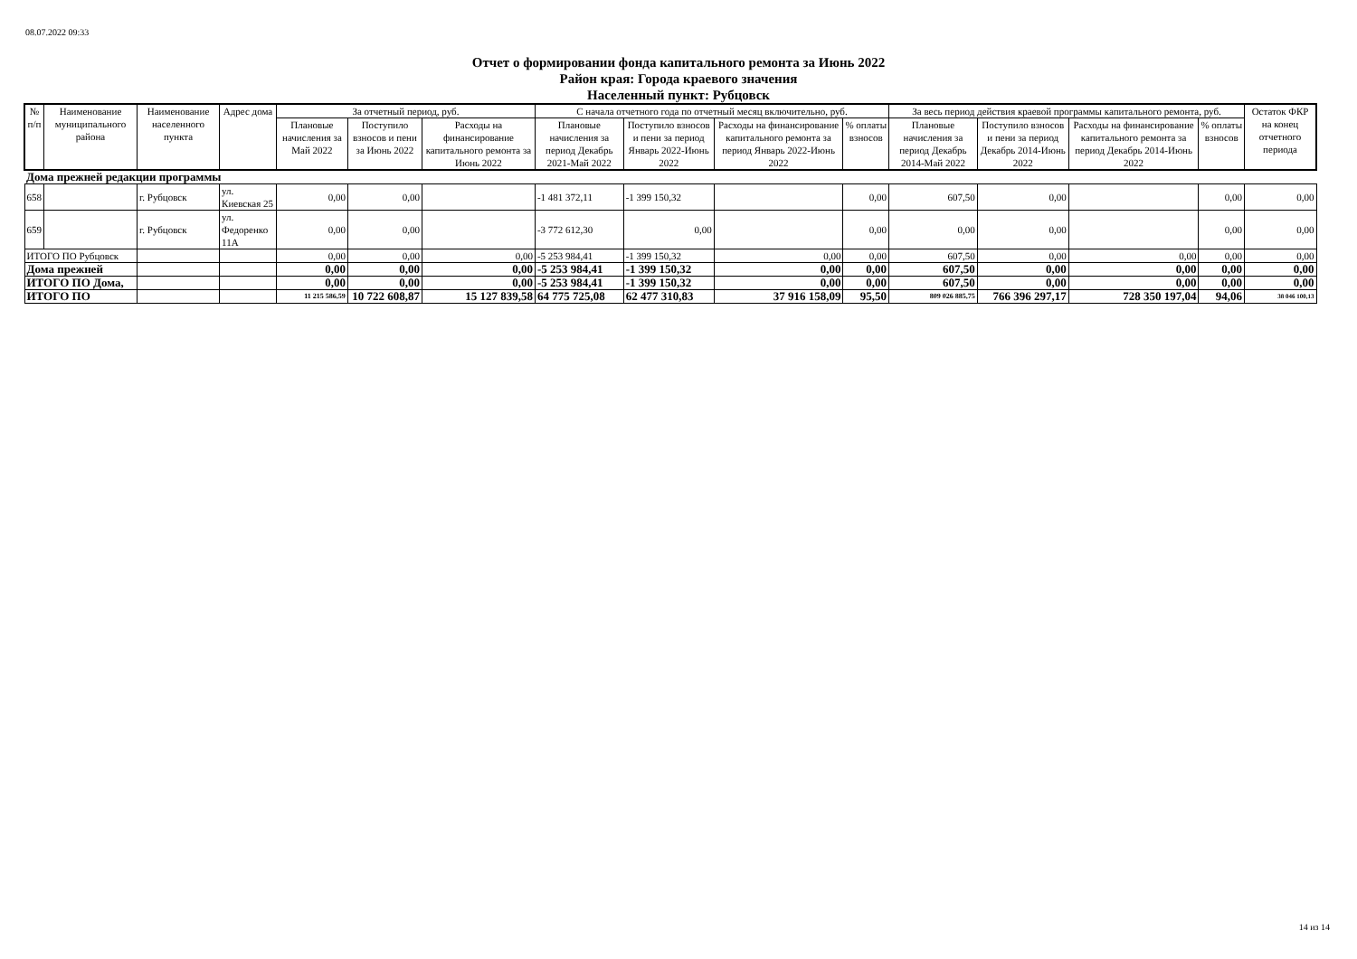08.07.2022 09:33
Отчет о формировании фонда капитального ремонта за Июнь 2022
Район края: Города краевого значения
Населенный пункт: Рубцовск
| № п/п | Наименование муниципального района | Наименование населенного пункта | Адрес дома | За отчетный период, руб. | | | С начала отчетного года по отчетный месяц включительно, руб. | | | | За весь период действия краевой программы капитального ремонта, руб. | | | | Остаток ФКР на конец отчетного периода |
| --- | --- | --- | --- | --- | --- | --- | --- | --- | --- | --- | --- | --- | --- | --- | --- |
| | | | | Плановые начисления за Май 2022 | Поступило взносов и пени за Июнь 2022 | Расходы на финансирование капитального ремонта за Июнь 2022 | Плановые начисления за период Декабрь 2021-Май 2022 | Поступило взносов и пени за период Январь 2022-Июнь 2022 | Расходы на финансирование капитального ремонта за период Январь 2022-Июнь 2022 | % оплаты взносов | Плановые начисления за период Декабрь 2014-Май 2022 | Поступило взносов и пени за период Декабрь 2014-Июнь 2022 | Расходы на финансирование капитального ремонта за период Декабрь 2014-Июнь 2022 | % оплаты взносов | |
| Дома прежней редакции программы | | | | | | | | | | | | | | | |
| 658 | | г. Рубцовск | ул. Киевская 25 | 0,00 | 0,00 | | -1 481 372,11 | -1 399 150,32 | | 0,00 | 607,50 | 0,00 | | 0,00 | 0,00 |
| 659 | | г. Рубцовск | ул. Федоренко 11А | 0,00 | 0,00 | | -3 772 612,30 | 0,00 | | 0,00 | 0,00 | 0,00 | | 0,00 | 0,00 |
| ИТОГО ПО Рубцовск | | | | 0,00 | 0,00 | 0,00 | -5 253 984,41 | -1 399 150,32 | 0,00 | 0,00 | 607,50 | 0,00 | 0,00 | 0,00 | 0,00 |
| Дома прежней | | | | 0,00 | 0,00 | 0,00 | -5 253 984,41 | -1 399 150,32 | 0,00 | 0,00 | 607,50 | 0,00 | 0,00 | 0,00 | 0,00 |
| ИТОГО ПО Дома, | | | | 0,00 | 0,00 | 0,00 | -5 253 984,41 | -1 399 150,32 | 0,00 | 0,00 | 607,50 | 0,00 | 0,00 | 0,00 | 0,00 |
| ИТОГО ПО | | | | 11 215 586,59 | 10 722 608,87 | 15 127 839,58 | 64 775 725,08 | 62 477 310,83 | 37 916 158,09 | 95,50 | 809 026 885,75 | 766 396 297,17 | 728 350 197,04 | 94,06 | 38 046 100,13 |
14 из 14